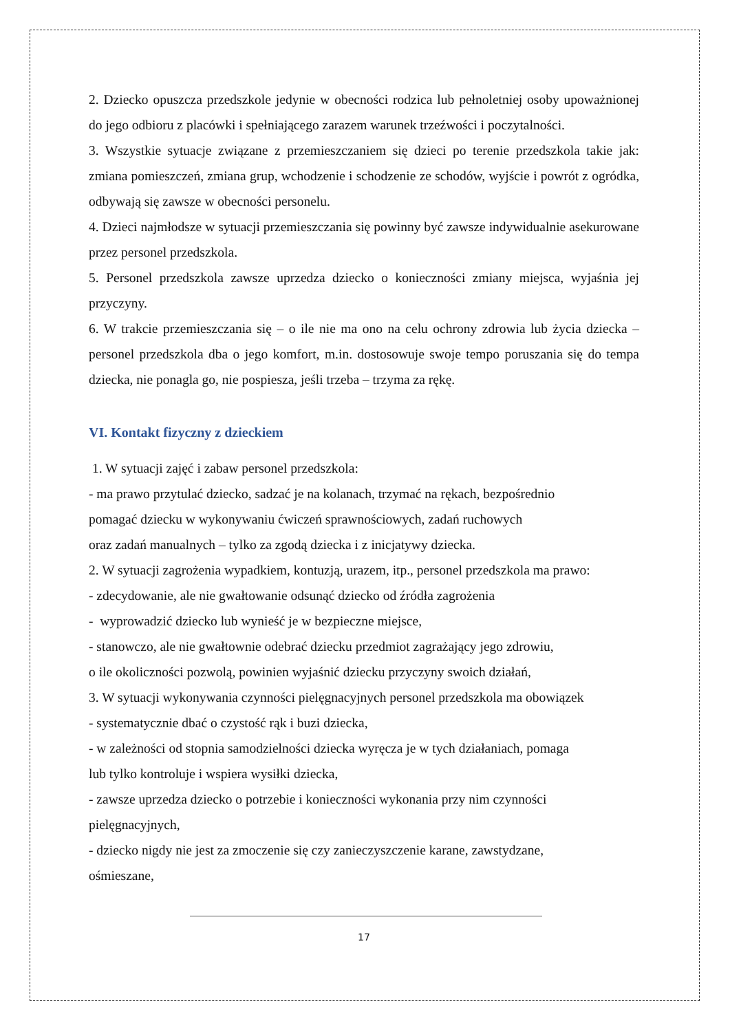2. Dziecko opuszcza przedszkole jedynie w obecności rodzica lub pełnoletniej osoby upoważnionej do jego odbioru z placówki i spełniającego zarazem warunek trzeźwości i poczytalności.
3. Wszystkie sytuacje związane z przemieszczaniem się dzieci po terenie przedszkola takie jak: zmiana pomieszczeń, zmiana grup, wchodzenie i schodzenie ze schodów, wyjście i powrót z ogródka, odbywają się zawsze w obecności personelu.
4. Dzieci najmłodsze w sytuacji przemieszczania się powinny być zawsze indywidualnie asekurowane przez personel przedszkola.
5. Personel przedszkola zawsze uprzedza dziecko o konieczności zmiany miejsca, wyjaśnia jej przyczyny.
6. W trakcie przemieszczania się – o ile nie ma ono na celu ochrony zdrowia lub życia dziecka – personel przedszkola dba o jego komfort, m.in. dostosowuje swoje tempo poruszania się do tempa dziecka, nie ponagla go, nie pospiesza, jeśli trzeba – trzyma za rękę.
VI. Kontakt fizyczny z dzieckiem
1. W sytuacji zajęć i zabaw personel przedszkola:
- ma prawo przytulać dziecko, sadzać je na kolanach, trzymać na rękach, bezpośrednio
pomagać dziecku w wykonywaniu ćwiczeń sprawnościowych, zadań ruchowych
oraz zadań manualnych – tylko za zgodą dziecka i z inicjatywy dziecka.
2. W sytuacji zagrożenia wypadkiem, kontuzją, urazem, itp., personel przedszkola ma prawo:
- zdecydowanie, ale nie gwałtowanie odsunąć dziecko od źródła zagrożenia
- wyprowadzić dziecko lub wynieść je w bezpieczne miejsce,
- stanowczo, ale nie gwałtownie odebrać dziecku przedmiot zagrażający jego zdrowiu,
o ile okoliczności pozwolą, powinien wyjaśnić dziecku przyczyny swoich działań,
3. W sytuacji wykonywania czynności pielęgnacyjnych personel przedszkola ma obowiązek
- systematycznie dbać o czystość rąk i buzi dziecka,
- w zależności od stopnia samodzielności dziecka wyręcza je w tych działaniach, pomaga
lub tylko kontroluje i wspiera wysiłki dziecka,
- zawsze uprzedza dziecko o potrzebie i konieczności wykonania przy nim czynności
pielęgnacyjnych,
- dziecko nigdy nie jest za zmoczenie się czy zanieczyszczenie karane, zawstydzane,
ośmieszane,
17